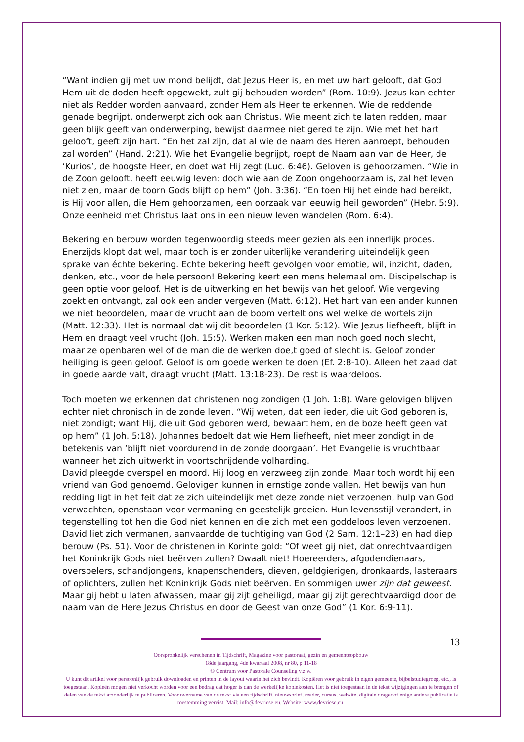“Want indien gij met uw mond belijdt, dat Jezus Heer is, en met uw hart gelooft, dat God Hem uit de doden heeft opgewekt, zult gij behouden worden” (Rom. 10:9). Jezus kan echter niet als Redder worden aanvaard, zonder Hem als Heer te erkennen. Wie de reddende genade begrijpt, onderwerpt zich ook aan Christus. Wie meent zich te laten redden, maar geen blijk geeft van onderwerping, bewijst daarmee niet gered te zijn. Wie met het hart gelooft, geeft zijn hart. “En het zal zijn, dat al wie de naam des Heren aanroept, behouden zal worden” (Hand. 2:21). Wie het Evangelie begrijpt, roept de Naam aan van de Heer, de ‘Kurios’, de hoogste Heer, en doet wat Hij zegt (Luc. 6:46). Geloven is gehoorzamen. “Wie in de Zoon gelooft, heeft eeuwig leven; doch wie aan de Zoon ongehoorzaam is, zal het leven niet zien, maar de toorn Gods blijft op hem” (Joh. 3:36). “En toen Hij het einde had bereikt, is Hij voor allen, die Hem gehoorzamen, een oorzaak van eeuwig heil geworden” (Hebr. 5:9). Onze eenheid met Christus laat ons in een nieuw leven wandelen (Rom. 6:4).
Bekering en berouw worden tegenwoordig steeds meer gezien als een innerlijk proces. Enerzijds klopt dat wel, maar toch is er zonder uiterlijke verandering uiteindelijk geen sprake van échte bekering. Echte bekering heeft gevolgen voor emotie, wil, inzicht, daden, denken, etc., voor de hele persoon! Bekering keert een mens helemaal om. Discipelschap is geen optie voor geloof. Het is de uitwerking en het bewijs van het geloof. Wie vergeving zoekt en ontvangt, zal ook een ander vergeven (Matt. 6:12). Het hart van een ander kunnen we niet beoordelen, maar de vrucht aan de boom vertelt ons wel welke de wortels zijn (Matt. 12:33). Het is normaal dat wij dit beoordelen (1 Kor. 5:12). Wie Jezus liefheeft, blijft in Hem en draagt veel vrucht (Joh. 15:5). Werken maken een man noch goed noch slecht, maar ze openbaren wel of de man die de werken doe,t goed of slecht is. Geloof zonder heiliging is geen geloof. Geloof is om goede werken te doen (Ef. 2:8-10). Alleen het zaad dat in goede aarde valt, draagt vrucht (Matt. 13:18-23). De rest is waardeloos.
Toch moeten we erkennen dat christenen nog zondigen (1 Joh. 1:8). Ware gelovigen blijven echter niet chronisch in de zonde leven. “Wij weten, dat een ieder, die uit God geboren is, niet zondigt; want Hij, die uit God geboren werd, bewaart hem, en de boze heeft geen vat op hem” (1 Joh. 5:18). Johannes bedoelt dat wie Hem liefheeft, niet meer zondigt in de betekenis van ‘blijft niet voordurend in de zonde doorgaan’. Het Evangelie is vruchtbaar wanneer het zich uitwerkt in voortschrijdende volharding.
David pleegde overspel en moord. Hij loog en verzweeg zijn zonde. Maar toch wordt hij een vriend van God genoemd. Gelovigen kunnen in ernstige zonde vallen. Het bewijs van hun redding ligt in het feit dat ze zich uiteindelijk met deze zonde niet verzoenen, hulp van God verwachten, openstaan voor vermaning en geestelijk groeien. Hun levensstijl verandert, in tegenstelling tot hen die God niet kennen en die zich met een goddeloos leven verzoenen. David liet zich vermanen, aanvaardde de tuchtiging van God (2 Sam. 12:1–23) en had diep berouw (Ps. 51). Voor de christenen in Korinte gold: “Of weet gij niet, dat onrechtvaardigen het Koninkrijk Gods niet beërven zullen? Dwaalt niet! Hoereerders, afgodendienaars, overspelers, schandjongens, knapenschenders, dieven, geldgierigen, dronkaards, lasteraars of oplichters, zullen het Koninkrijk Gods niet beërven. En sommigen uwer zijn dat geweest. Maar gij hebt u laten afwassen, maar gij zijt geheiligd, maar gij zijt gerechtvaardigd door de naam van de Here Jezus Christus en door de Geest van onze God” (1 Kor. 6:9-11).
13
Oorspronkelijk verschenen in Tijdschrift, Magazine voor pastoraat, gezin en gemeenteopbouw
18de jaargang, 4de kwartaal 2008, nr 80, p 11-18
© Centrum voor Pastorale Counseling v.z.w.
U kunt dit artikel voor persoonlijk gebruik downloaden en printen in de layout waarin het zich bevindt. Kopiëren voor gebruik in eigen gemeente, bijbelstudiegroep, etc., is toegestaan. Kopieën mogen niet verkocht worden voor een bedrag dat hoger is dan de werkelijke kopiekosten. Het is niet toegestaan in de tekst wijzigingen aan te brengen of delen van de tekst afzonderlijk te publiceren. Voor overname van de tekst via een tijdschrift, nieuwsbrief, reader, cursus, website, digitale drager of enige andere publicatie is toestemming vereist. Mail: info@devriese.eu. Website: www.devriese.eu.